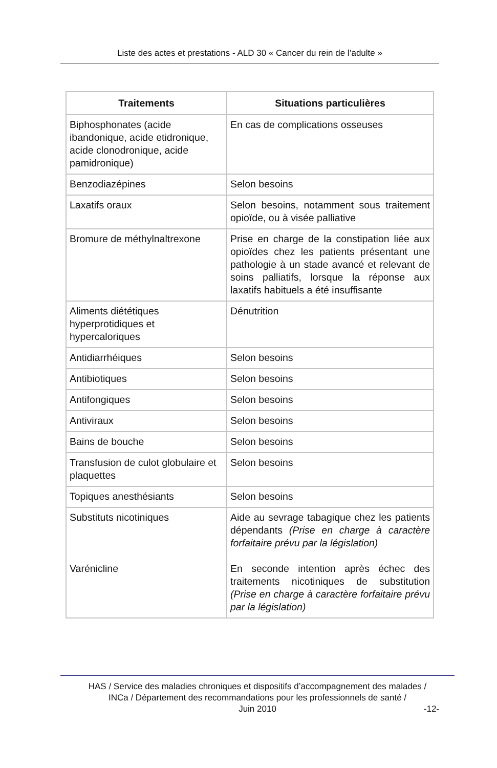Liste des actes et prestations - ALD 30 « Cancer du rein de l’adulte »
| Traitements | Situations particulières |
| --- | --- |
| Biphosphonates (acide ibandonique, acide etidronique, acide clonodronique, acide pamidronique) | En cas de complications osseuses |
| Benzodiazépines | Selon besoins |
| Laxatifs oraux | Selon besoins, notamment sous traitement opioïde, ou à visée palliative |
| Bromure de méthylnaltrexone | Prise en charge de la constipation liée aux opioïdes chez les patients présentant une pathologie à un stade avancé et relevant de soins palliatifs, lorsque la réponse aux laxatifs habituels a été insuffisante |
| Aliments diététiques hyperprotidiques et hypercaloriques | Dénutrition |
| Antidiarrhéiques | Selon besoins |
| Antibiotiques | Selon besoins |
| Antifongiques | Selon besoins |
| Antiviraux | Selon besoins |
| Bains de bouche | Selon besoins |
| Transfusion de culot globulaire et plaquettes | Selon besoins |
| Topiques anesthésiants | Selon besoins |
| Substituts nicotiniques Varénicline | Aide au sevrage tabagique chez les patients dépendants (Prise en charge à caractère forfaitaire prévu par la législation) En seconde intention après échec des traitements nicotiniques de substitution (Prise en charge à caractère forfaitaire prévu par la législation) |
HAS / Service des maladies chroniques et dispositifs d’accompagnement des malades /
INCa / Département des recommandations pour les professionnels de santé /
Juin 2010
-12-